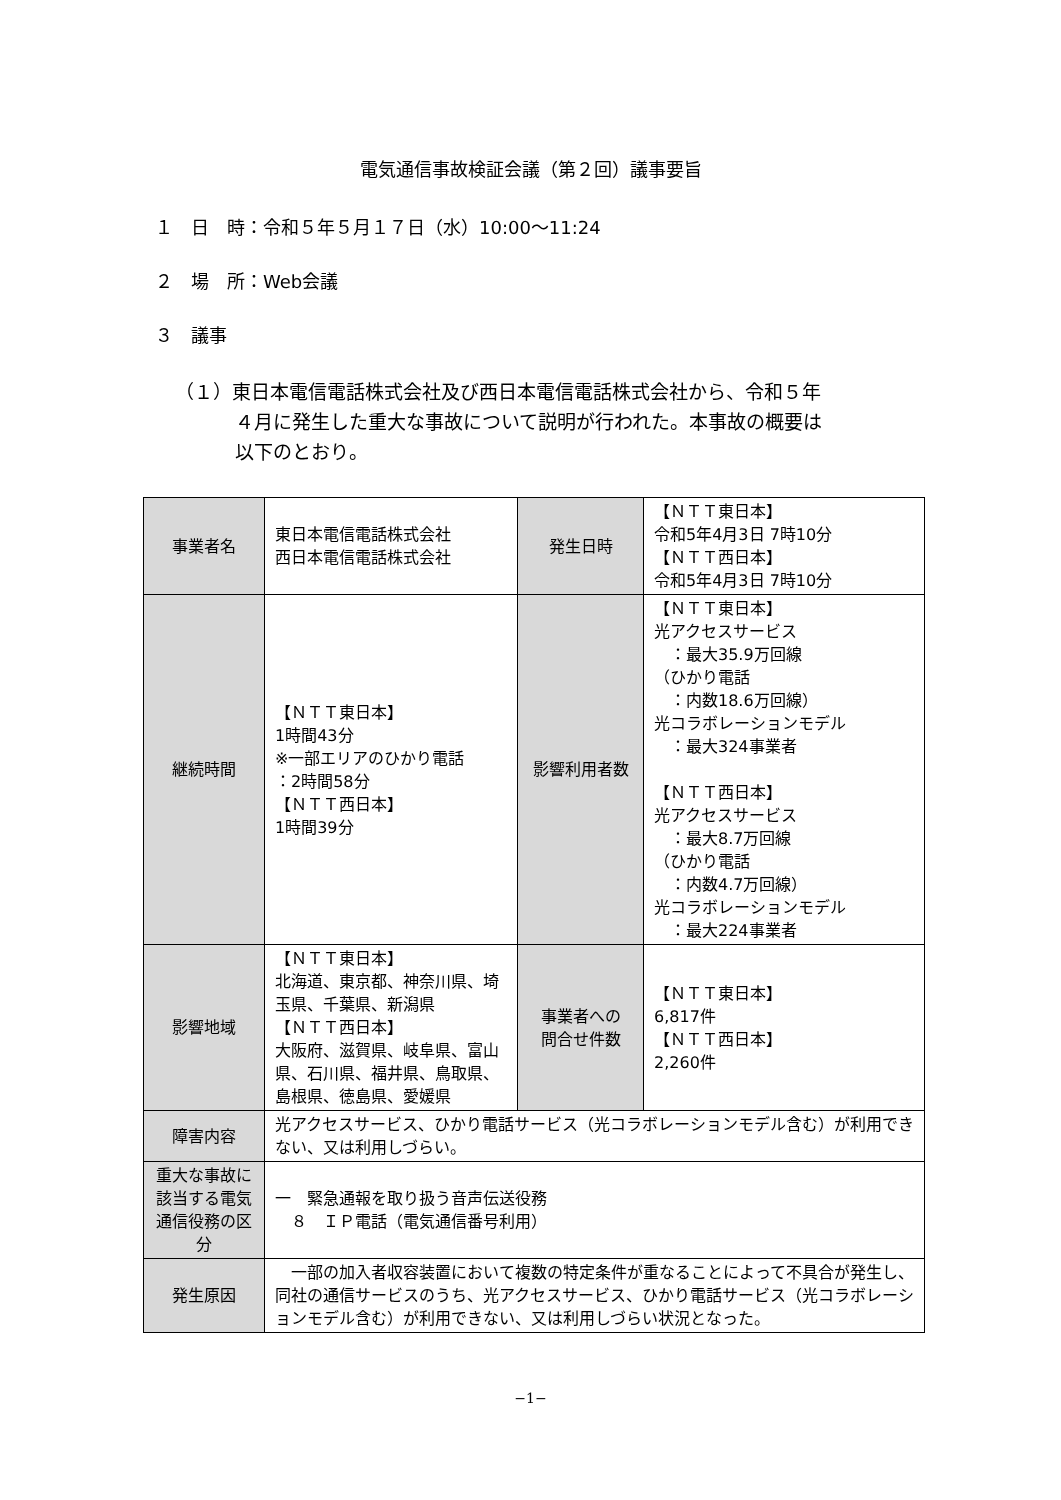電気通信事故検証会議（第２回）議事要旨
１　日　時：令和５年５月１７日（水）10:00～11:24
２　場　所：Web会議
３　議事
（１）東日本電信電話株式会社及び西日本電信電話株式会社から、令和５年
４月に発生した重大な事故について説明が行われた。本事故の概要は
以下のとおり。
| 事業者名 | 東日本電信電話株式会社 西日本電信電話株式会社 | 発生日時 | 【ＮＴＴ東日本】 令和5年4月3日 7時10分 【ＮＴＴ西日本】 令和5年4月3日 7時10分 |
| 継続時間 | 【ＮＴＴ東日本】 1時間43分 ※一部エリアのひかり電話 ：2時間58分 【ＮＴＴ西日本】 1時間39分 | 影響利用者数 | 【ＮＴＴ東日本】 光アクセスサービス ：最大35.9万回線 （ひかり電話 ：内数18.6万回線） 光コラボレーションモデル ：最大324事業者 【ＮＴＴ西日本】 光アクセスサービス ：最大8.7万回線 （ひかり電話 ：内数4.7万回線） 光コラボレーションモデル ：最大224事業者 |
| 影響地域 | 【ＮＴＴ東日本】 北海道、東京都、神奈川県、埼玉県、千葉県、新潟県 【ＮＴＴ西日本】 大阪府、滋賀県、岐阜県、富山県、石川県、福井県、鳥取県、島根県、徳島県、愛媛県 | 事業者への 問合せ件数 | 【ＮＴＴ東日本】 6,817件 【ＮＴＴ西日本】 2,260件 |
| 障害内容 | 光アクセスサービス、ひかり電話サービス（光コラボレーションモデル含む）が利用できない、又は利用しづらい。 | | |
| 重大な事故に該当する電気通信役務の区分 | 一 緊急通報を取り扱う音声伝送役務 ８ ＩＰ電話（電気通信番号利用） | | |
| 発生原因 | 一部の加入者収容装置において複数の特定条件が重なることによって不具合が発生し、同社の通信サービスのうち、光アクセスサービス、ひかり電話サービス（光コラボレーションモデル含む）が利用できない、又は利用しづらい状況となった。 | | |
−1−